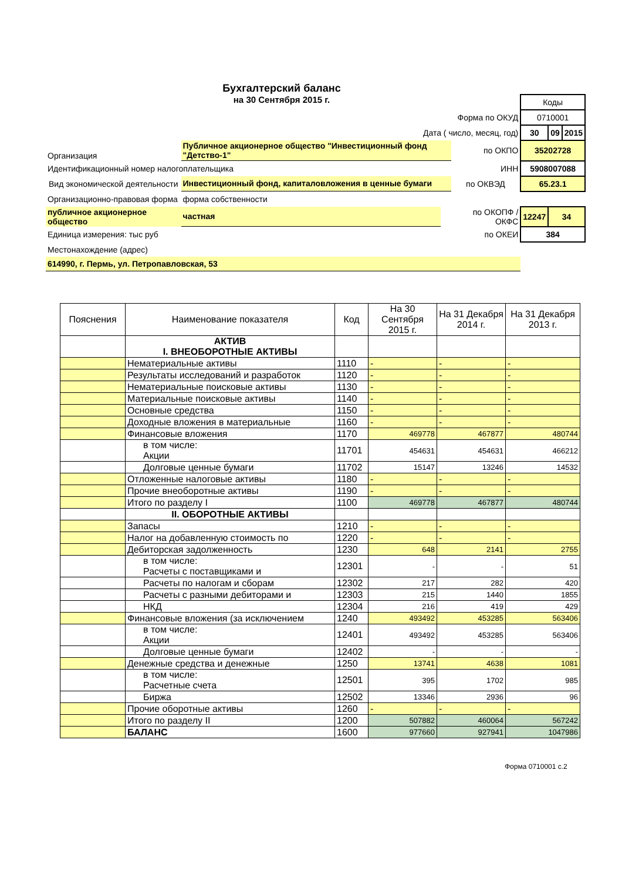Бухгалтерский баланс
на 30 Сентября 2015 г.
| | | | | Коды | | |
| Форма по ОКУД | | | | 0710001 | | |
| Дата ( число, месяц, год) | | | | 30 | 09 | 2015 |
| Организация | Публичное акционерное общество "Инвестиционный фонд "Детство-1" | | по ОКПО | 35202728 | | |
| Идентификационный номер налогоплательщика | | | ИНН | 5908007088 | | |
| Вид экономической деятельности | Инвестиционный фонд, капиталовложения в ценные бумаги | | по ОКВЭД | 65.23.1 | | |
| Организационно-правовая форма | форма собственности | | | | | |
| публичное акционерное общество | частная | | по ОКОПФ / ОКФС | 12247 | 34 | |
| Единица измерения: тыс руб | | | по ОКЕИ | 384 | | |
| Местонахождение (адрес) | | | | | | |
| 614990, г. Пермь, ул. Петропавловская, 53 | | | | | | |
| Пояснения | Наименование показателя | Код | На 30 Сентября 2015 г. | На 31 Декабря 2014 г. | На 31 Декабря 2013 г. |
| --- | --- | --- | --- | --- | --- |
| | АКТИВ I. ВНЕОБОРОТНЫЕ АКТИВЫ | | | | |
| | Нематериальные активы | 1110 | - | - | - |
| | Результаты исследований и разработок | 1120 | - | - | - |
| | Нематериальные поисковые активы | 1130 | - | - | - |
| | Материальные поисковые активы | 1140 | - | - | - |
| | Основные средства | 1150 | - | - | - |
| | Доходные вложения в материальные | 1160 | - | - | - |
| | Финансовые вложения | 1170 | 469778 | 467877 | 480744 |
| | в том числе: Акции | 11701 | 454631 | 454631 | 466212 |
| | Долговые ценные бумаги | 11702 | 15147 | 13246 | 14532 |
| | Отложенные налоговые активы | 1180 | - | - | - |
| | Прочие внеоборотные активы | 1190 | - | - | - |
| | Итого по разделу I | 1100 | 469778 | 467877 | 480744 |
| | II. ОБОРОТНЫЕ АКТИВЫ | | | | |
| | Запасы | 1210 | - | - | - |
| | Налог на добавленную стоимость по | 1220 | - | - | - |
| | Дебиторская задолженность | 1230 | 648 | 2141 | 2755 |
| | в том числе: Расчеты с поставщиками и | 12301 | - | - | 51 |
| | Расчеты по налогам и сборам | 12302 | 217 | 282 | 420 |
| | Расчеты с разными дебиторами и | 12303 | 215 | 1440 | 1855 |
| | НКД | 12304 | 216 | 419 | 429 |
| | Финансовые вложения (за исключением | 1240 | 493492 | 453285 | 563406 |
| | в том числе: Акции | 12401 | 493492 | 453285 | 563406 |
| | Долговые ценные бумаги | 12402 | - | - | - |
| | Денежные средства и денежные | 1250 | 13741 | 4638 | 1081 |
| | в том числе: Расчетные счета | 12501 | 395 | 1702 | 985 |
| | Биржа | 12502 | 13346 | 2936 | 96 |
| | Прочие оборотные активы | 1260 | - | - | - |
| | Итого по разделу II | 1200 | 507882 | 460064 | 567242 |
| | БАЛАНС | 1600 | 977660 | 927941 | 1047986 |
Форма 0710001 с.2